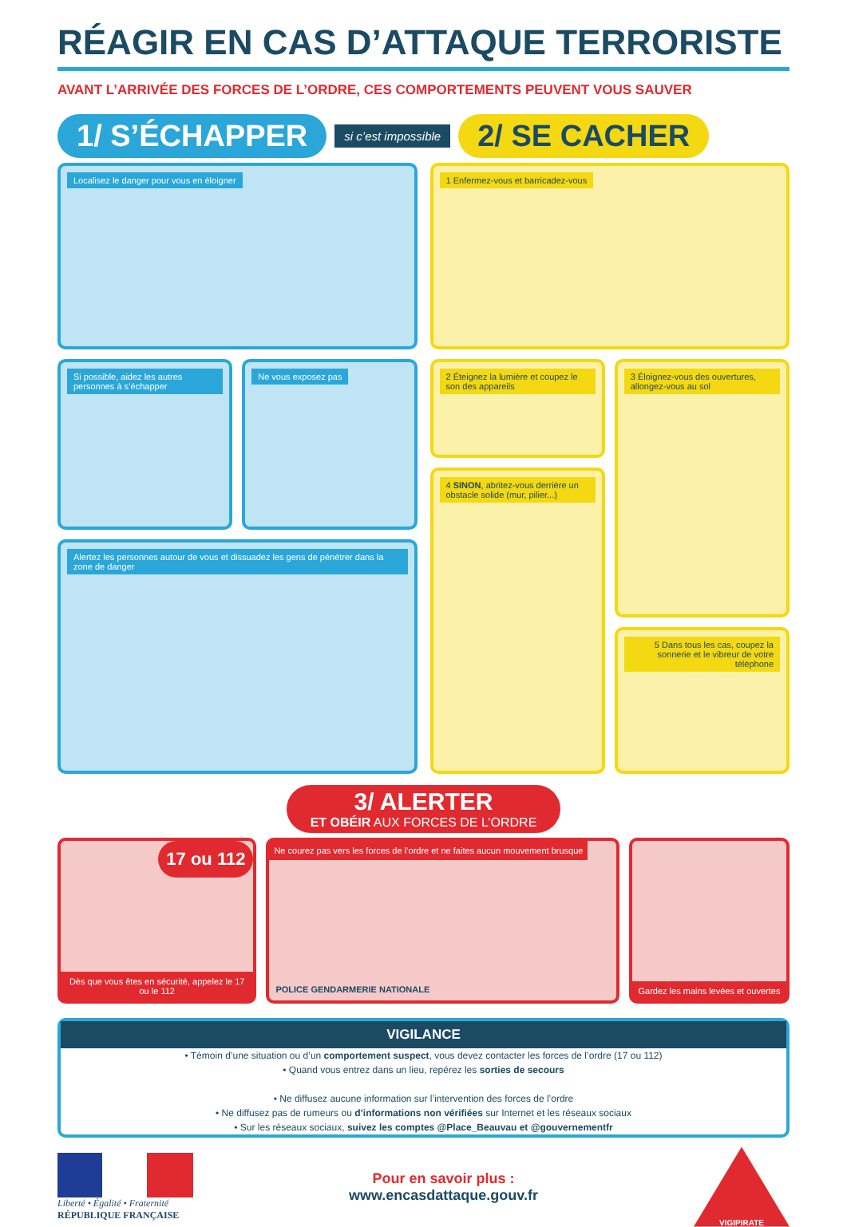RÉAGIR EN CAS D’ATTAQUE TERRORISTE
AVANT L’ARRIVÉE DES FORCES DE L’ORDRE, CES COMPORTEMENTS PEUVENT VOUS SAUVER
1/ S’ÉCHAPPER si c’est impossible 2/ SE CACHER
Localisez le danger pour vous en éloigner
Si possible, aidez les autres personnes à s’échapper
Ne vous exposez pas
Alertez les personnes autour de vous et dissuadez les gens de pénétrer dans la zone de danger
1 Enfermez-vous et barricadez-vous
2 Éteignez la lumière et coupez le son des appareils
4 SINON, abritez-vous derrière un obstacle solide (mur, pilier...)
3 Éloignez-vous des ouvertures, allongez-vous au sol
5 Dans tous les cas, coupez la sonnerie et le vibreur de votre téléphone
3/ ALERTER
ET OBÉIR AUX FORCES DE L’ORDRE
17 ou 112
Dès que vous êtes en sécurité, appelez le 17 ou le 112
Ne courez pas vers les forces de l’ordre et ne faites aucun mouvement brusque
POLICE GENDARMERIE NATIONALE
Gardez les mains levées et ouvertes
VIGILANCE
• Témoin d’une situation ou d’un comportement suspect, vous devez contacter les forces de l’ordre (17 ou 112)
• Quand vous entrez dans un lieu, repérez les sorties de secours
• Ne diffusez aucune information sur l’intervention des forces de l’ordre
• Ne diffusez pas de rumeurs ou d’informations non vérifiées sur Internet et les réseaux sociaux
• Sur les réseaux sociaux, suivez les comptes @Place_Beauvau et @gouvernementfr
Liberté • Égalité • Fraternité
RÉPUBLIQUE FRANÇAISE
Pour en savoir plus :
www.encasdattaque.gouv.fr
VIGIPIRATE